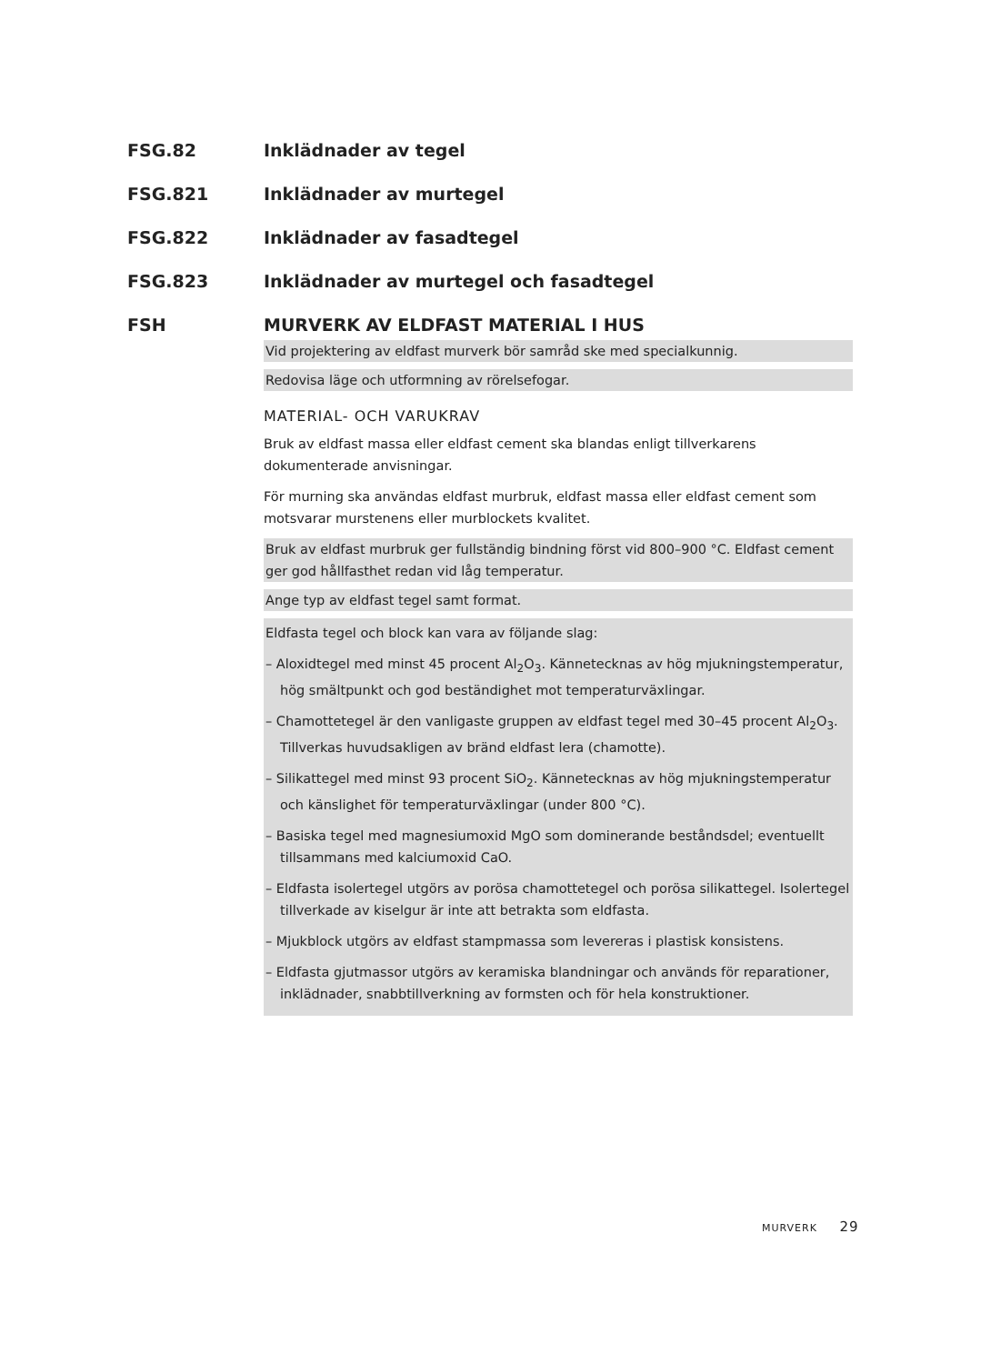FSG.82 Inklädnader av tegel
FSG.821 Inklädnader av murtegel
FSG.822 Inklädnader av fasadtegel
FSG.823 Inklädnader av murtegel och fasadtegel
FSH MURVERK AV ELDFAST MATERIAL I HUS
Vid projektering av eldfast murverk bör samråd ske med specialkunnig.
Redovisa läge och utformning av rörelsefogar.
MATERIAL- OCH VARUKRAV
Bruk av eldfast massa eller eldfast cement ska blandas enligt tillverkarens dokumenterade anvisningar.
För murning ska användas eldfast murbruk, eldfast massa eller eldfast cement som motsvarar murstenens eller murblockets kvalitet.
Bruk av eldfast murbruk ger fullständig bindning först vid 800–900 °C. Eldfast cement ger god hållfasthet redan vid låg temperatur.
Ange typ av eldfast tegel samt format.
Eldfasta tegel och block kan vara av följande slag:
– Aloxidtegel med minst 45 procent Al<sub>2</sub>O<sub>3</sub>. Kännetecknas av hög mjukningstemperatur, hög smältpunkt och god beständighet mot temperaturväxlingar.
– Chamottetegel är den vanligaste gruppen av eldfast tegel med 30–45 procent Al<sub>2</sub>O<sub>3</sub>. Tillverkas huvudsakligen av bränd eldfast lera (chamotte).
– Silikattegel med minst 93 procent SiO<sub>2</sub>. Kännetecknas av hög mjukningstemperatur och känslighet för temperaturväxlingar (under 800 °C).
– Basiska tegel med magnesiumoxid MgO som dominerande beståndsdel; eventuellt tillsammans med kalciumoxid CaO.
– Eldfasta isolertegel utgörs av porösa chamottetegel och porösa silikattegel. Isolertegel tillverkade av kiselgur är inte att betrakta som eldfasta.
– Mjukblock utgörs av eldfast stampmassa som levereras i plastisk konsistens.
– Eldfasta gjutmassor utgörs av keramiska blandningar och används för reparationer, inklädnader, snabbtillverkning av formsten och för hela konstruktioner.
MURVERK 29